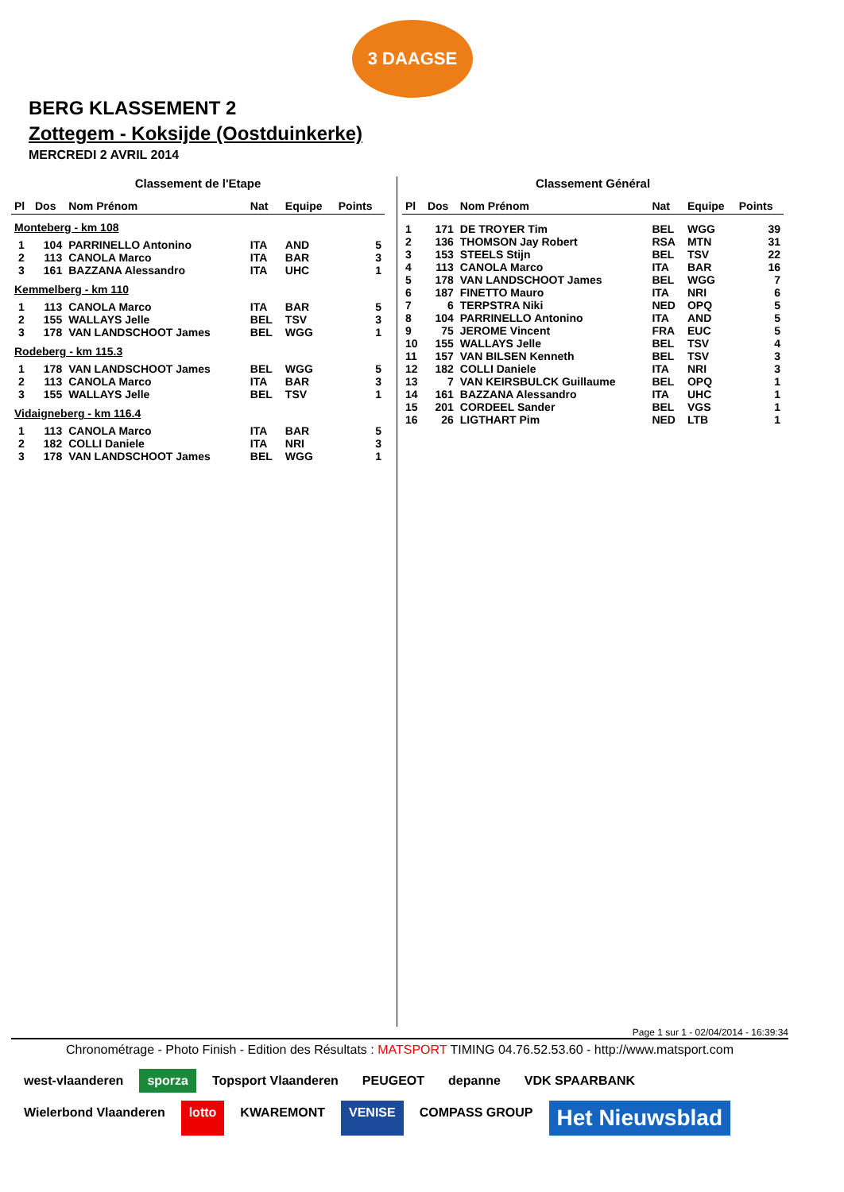3 DAAGSE
BERG KLASSEMENT 2
Zottegem - Koksijde (Oostduinkerke)
MERCREDI 2 AVRIL 2014
Classement de l'Etape
| Pl | Dos | Nom Prénom | Nat | Equipe | Points |
| --- | --- | --- | --- | --- | --- |
| Monteberg - km 108 | | | | | |
| 1 | 104 | PARRINELLO Antonino | ITA | AND | 5 |
| 2 | 113 | CANOLA Marco | ITA | BAR | 3 |
| 3 | 161 | BAZZANA Alessandro | ITA | UHC | 1 |
| Kemmelberg - km 110 | | | | | |
| 1 | 113 | CANOLA Marco | ITA | BAR | 5 |
| 2 | 155 | WALLAYS Jelle | BEL | TSV | 3 |
| 3 | 178 | VAN LANDSCHOOT James | BEL | WGG | 1 |
| Rodeberg - km 115.3 | | | | | |
| 1 | 178 | VAN LANDSCHOOT James | BEL | WGG | 5 |
| 2 | 113 | CANOLA Marco | ITA | BAR | 3 |
| 3 | 155 | WALLAYS Jelle | BEL | TSV | 1 |
| Vidaigneberg - km 116.4 | | | | | |
| 1 | 113 | CANOLA Marco | ITA | BAR | 5 |
| 2 | 182 | COLLI Daniele | ITA | NRI | 3 |
| 3 | 178 | VAN LANDSCHOOT James | BEL | WGG | 1 |
Classement Général
| Pl | Dos | Nom Prénom | Nat | Equipe | Points |
| --- | --- | --- | --- | --- | --- |
| 1 | 171 | DE TROYER Tim | BEL | WGG | 39 |
| 2 | 136 | THOMSON Jay Robert | RSA | MTN | 31 |
| 3 | 153 | STEELS Stijn | BEL | TSV | 22 |
| 4 | 113 | CANOLA Marco | ITA | BAR | 16 |
| 5 | 178 | VAN LANDSCHOOT James | BEL | WGG | 7 |
| 6 | 187 | FINETTO Mauro | ITA | NRI | 6 |
| 7 | 6 | TERPSTRA Niki | NED | OPQ | 5 |
| 8 | 104 | PARRINELLO Antonino | ITA | AND | 5 |
| 9 | 75 | JEROME Vincent | FRA | EUC | 5 |
| 10 | 155 | WALLAYS Jelle | BEL | TSV | 4 |
| 11 | 157 | VAN BILSEN Kenneth | BEL | TSV | 3 |
| 12 | 182 | COLLI Daniele | ITA | NRI | 3 |
| 13 | 7 | VAN KEIRSBULCK Guillaume | BEL | OPQ | 1 |
| 14 | 161 | BAZZANA Alessandro | ITA | UHC | 1 |
| 15 | 201 | CORDEEL Sander | BEL | VGS | 1 |
| 16 | 26 | LIGTHART Pim | NED | LTB | 1 |
Page 1 sur 1 - 02/04/2014 - 16:39:34
Chronométrage - Photo Finish - Edition des Résultats : MATSPORT TIMING 04.76.52.53.60 - http://www.matsport.com
west-vlaanderen sporza Topsport Vlaanderen PEUGEOT depanne VDK SPAARBANK Wielerbond Vlaanderen lotto KWAREMONT VENISE COMPASS GROUP Het Nieuwsblad